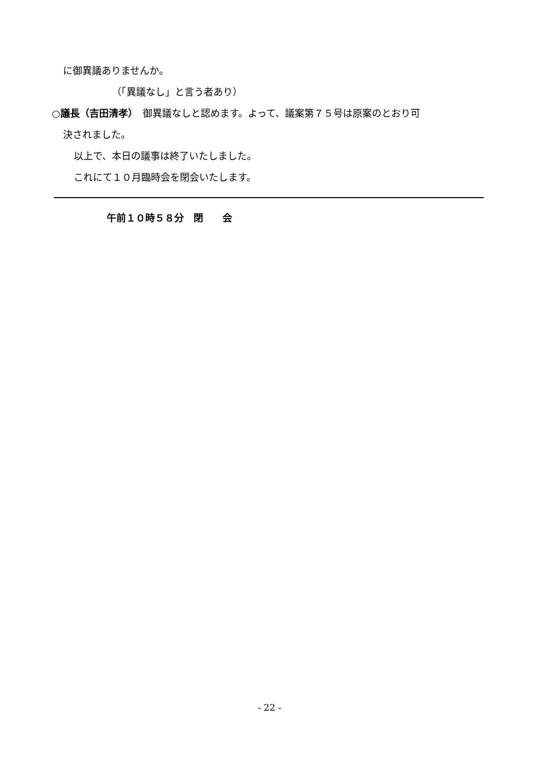に御異議ありませんか。
（「異議なし」と言う者あり）
○議長（吉田清孝）　御異議なしと認めます。よって、議案第７５号は原案のとおり可
決されました。
以上で、本日の議事は終了いたしました。
これにて１０月臨時会を閉会いたします。
午前１０時５８分　閉　　会
- 22 -